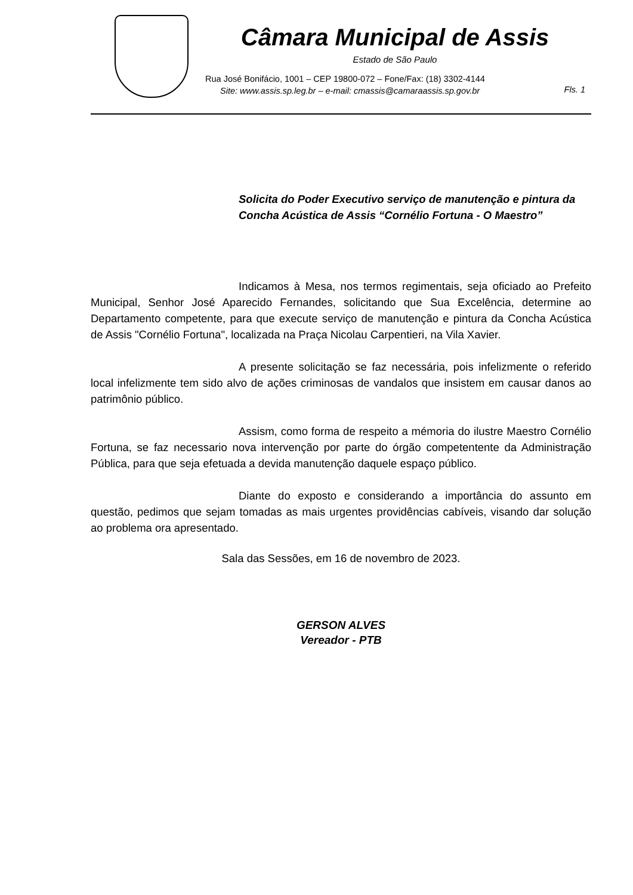Câmara Municipal de Assis
Estado de São Paulo
Rua José Bonifácio, 1001 – CEP 19800-072 – Fone/Fax: (18) 3302-4144
Site: www.assis.sp.leg.br – e-mail: cmassis@camaraassis.sp.gov.br
Fls. 1
Solicita do Poder Executivo serviço de manutenção e pintura da Concha Acústica de Assis “Cornélio Fortuna - O Maestro”
Indicamos à Mesa, nos termos regimentais, seja oficiado ao Prefeito Municipal, Senhor José Aparecido Fernandes, solicitando que Sua Excelência, determine ao Departamento competente, para que execute serviço de manutenção e pintura da Concha Acústica de Assis "Cornélio Fortuna", localizada na Praça Nicolau Carpentieri, na Vila Xavier.
A presente solicitação se faz necessária, pois infelizmente o referido local infelizmente tem sido alvo de ações criminosas de vandalos que insistem em causar danos ao patrimônio público.
Assism, como forma de respeito a mémoria do ilustre Maestro Cornélio Fortuna, se faz necessario nova intervenção por parte do órgão competentente da Administração Pública, para que seja efetuada a devida manutenção daquele espaço público.
Diante do exposto e considerando a importância do assunto em questão, pedimos que sejam tomadas as mais urgentes providências cabíveis, visando dar solução ao problema ora apresentado.
Sala das Sessões, em 16 de novembro de 2023.
GERSON ALVES
Vereador - PTB